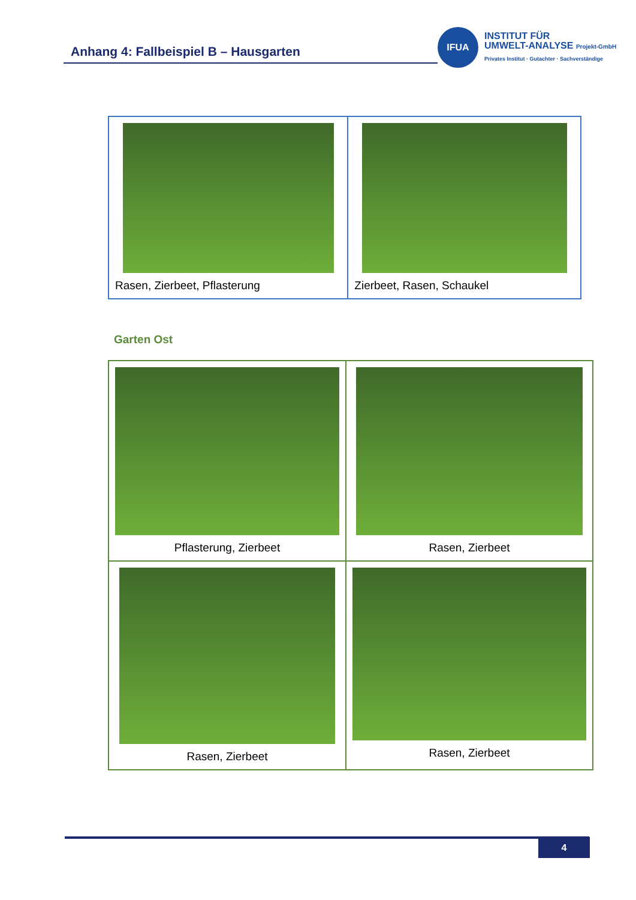Anhang 4: Fallbeispiel B – Hausgarten
IFUA
INSTITUT FÜR
UMWELT-ANALYSE Projekt-GmbH
Privates Institut · Gutachter · Sachverständige
| Rasen, Zierbeet, Pflasterung | Zierbeet, Rasen, Schaukel |
Garten Ost
| Pflasterung, Zierbeet | Rasen, Zierbeet |
| Rasen, Zierbeet | Rasen, Zierbeet |
4